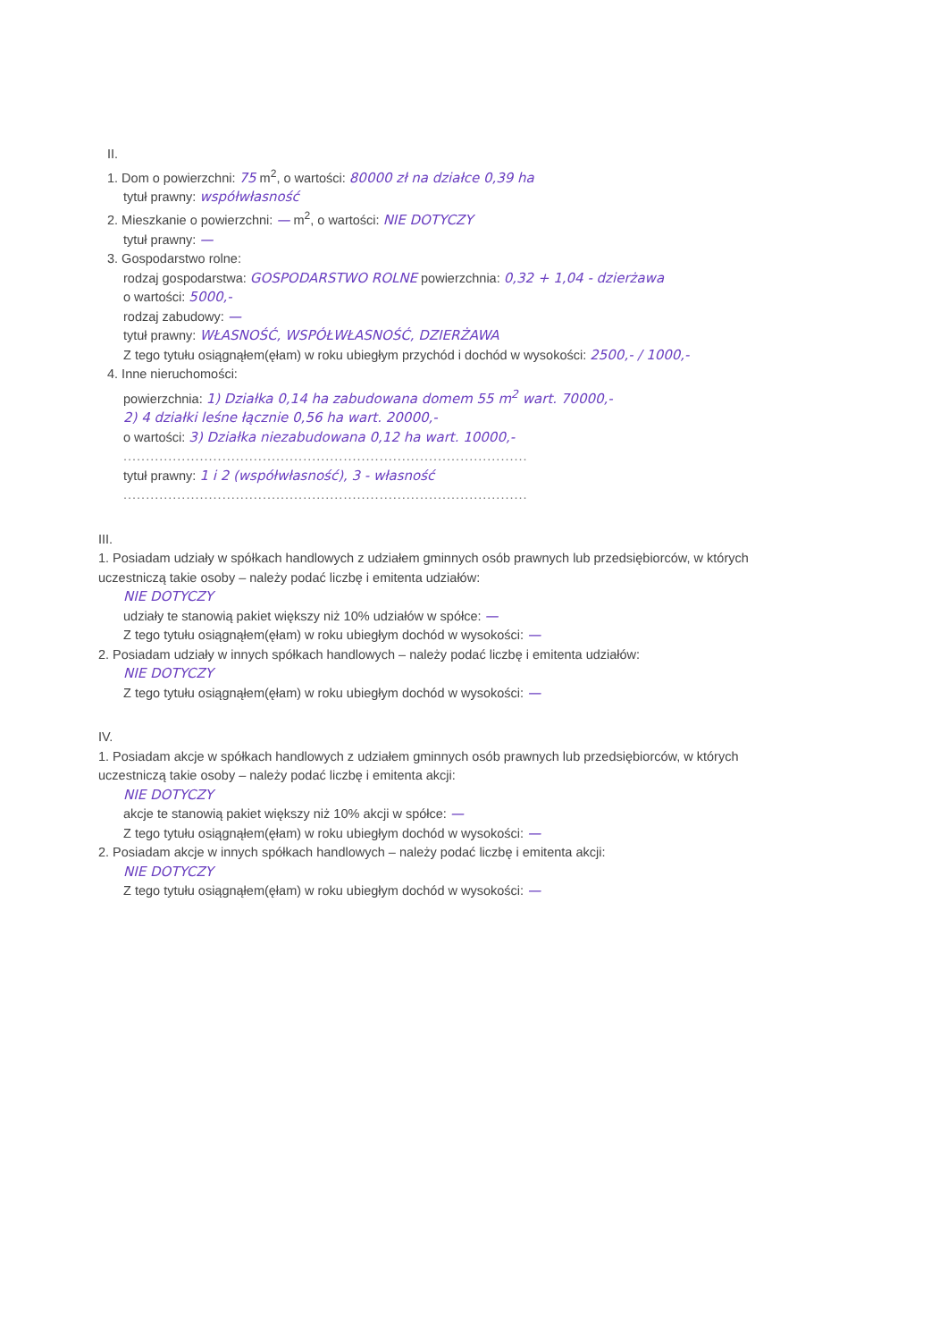II.
1. Dom o powierzchni: 75 m<sup>2</sup>, o wartości: 80000 zł na działce 0,39 ha
tytuł prawny: współwłasność
2. Mieszkanie o powierzchni: — m<sup>2</sup>, o wartości: NIE DOTYCZY
tytuł prawny: —
3. Gospodarstwo rolne:
rodzaj gospodarstwa: GOSPODARSTWO ROLNE powierzchnia: 0,32 + 1,04 - dzierżawa
o wartości: 5000,-
rodzaj zabudowy: —
tytuł prawny: WŁASNOŚĆ, WSPÓŁWŁASNOŚĆ, DZIERŻAWA
Z tego tytułu osiągnąłem(ęłam) w roku ubiegłym przychód i dochód w wysokości: 2500,- / 1000,-
4. Inne nieruchomości:
powierzchnia: 1) Działka 0,14 ha zabudowana domem 55 m<sup>2</sup> wart. 70000,-
2) 4 działki leśne łącznie 0,56 ha wart. 20000,-
o wartości: 3) Działka niezabudowana 0,12 ha wart. 10000,-
..........................................................................................
tytuł prawny: 1 i 2 (współwłasność), 3 - własność
..........................................................................................
III.
1. Posiadam udziały w spółkach handlowych z udziałem gminnych osób prawnych lub przedsiębiorców, w których uczestniczą takie osoby – należy podać liczbę i emitenta udziałów:
NIE DOTYCZY
udziały te stanowią pakiet większy niż 10% udziałów w spółce: —
Z tego tytułu osiągnąłem(ęłam) w roku ubiegłym dochód w wysokości: —
2. Posiadam udziały w innych spółkach handlowych – należy podać liczbę i emitenta udziałów:
NIE DOTYCZY
Z tego tytułu osiągnąłem(ęłam) w roku ubiegłym dochód w wysokości: —
IV.
1. Posiadam akcje w spółkach handlowych z udziałem gminnych osób prawnych lub przedsiębiorców, w których uczestniczą takie osoby – należy podać liczbę i emitenta akcji:
NIE DOTYCZY
akcje te stanowią pakiet większy niż 10% akcji w spółce: —
Z tego tytułu osiągnąłem(ęłam) w roku ubiegłym dochód w wysokości: —
2. Posiadam akcje w innych spółkach handlowych – należy podać liczbę i emitenta akcji:
NIE DOTYCZY
Z tego tytułu osiągnąłem(ęłam) w roku ubiegłym dochód w wysokości: —